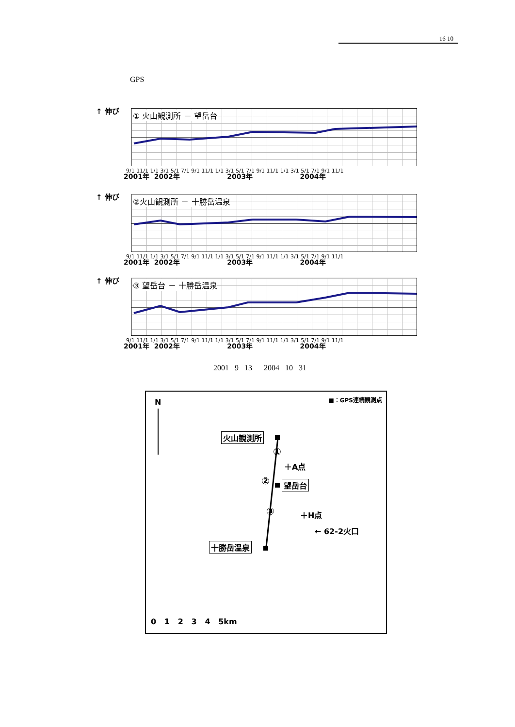16 10
GPS
↑ 伸び ① 火山観測所 － 望岳台
9/1 11/1 1/1 3/1 5/1 7/1 9/1 11/1 1/1 3/1 5/1 7/1 9/1 11/1 1/1 3/1 5/1 7/1 9/1 11/1
2001年 2002年 2003年 2004年
↑ 伸び ②火山観測所 － 十勝岳温泉
9/1 11/1 1/1 3/1 5/1 7/1 9/1 11/1 1/1 3/1 5/1 7/1 9/1 11/1 1/1 3/1 5/1 7/1 9/1 11/1
2001年 2002年 2003年 2004年
↑ 伸び ③ 望岳台 － 十勝岳温泉
9/1 11/1 1/1 3/1 5/1 7/1 9/1 11/1 1/1 3/1 5/1 7/1 9/1 11/1 1/1 3/1 5/1 7/1 9/1 11/1
2001年 2002年 2003年 2004年
2001 9 13 2004 10 31
■：GPS連続観測点 N
火山観測所
①
＋A点
② 望岳台
③ ＋H点
← 62-2火口
十勝岳温泉
0 1 2 3 4 5km